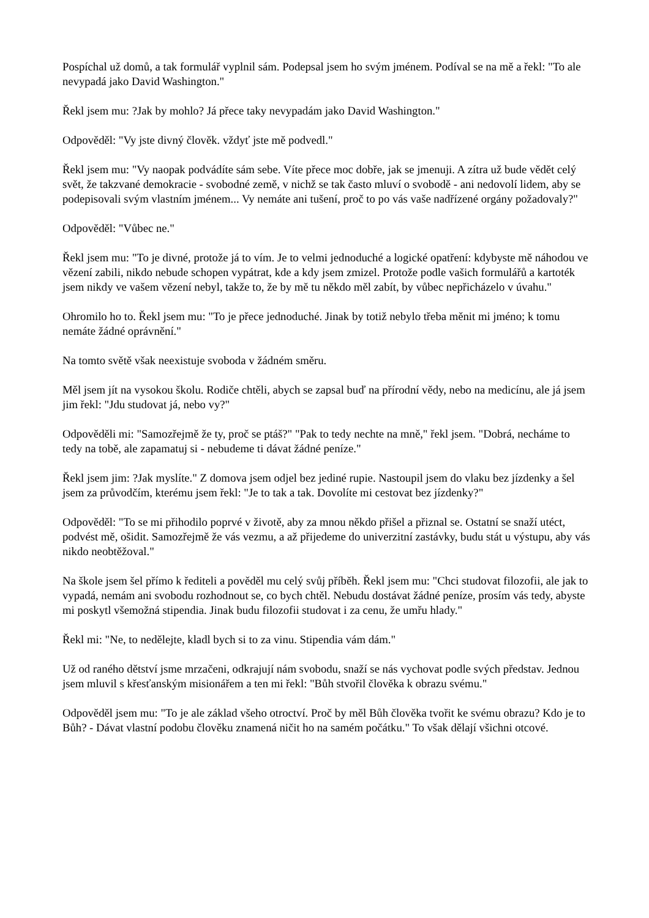Pospíchal už domů, a tak formulář vyplnil sám. Podepsal jsem ho svým jménem. Podíval se na mě a řekl: "To ale nevypadá jako David Washington."
Řekl jsem mu: ?Jak by mohlo? Já přece taky nevypadám jako David Washington."
Odpověděl: "Vy jste divný člověk. vždyť jste mě podvedl."
Řekl jsem mu: "Vy naopak podvádíte sám sebe. Víte přece moc dobře, jak se jmenuji. A zítra už bude vědět celý svět, že takzvané demokracie - svobodné země, v nichž se tak často mluví o svobodě - ani nedovolí lidem, aby se podepisovali svým vlastním jménem... Vy nemáte ani tušení, proč to po vás vaše nadřízené orgány požadovaly?"
Odpověděl: "Vůbec ne."
Řekl jsem mu: "To je divné, protože já to vím. Je to velmi jednoduché a logické opatření: kdybyste mě náhodou ve vězení zabili, nikdo nebude schopen vypátrat, kde a kdy jsem zmizel. Protože podle vašich formulářů a kartoték jsem nikdy ve vašem vězení nebyl, takže to, že by mě tu někdo měl zabít, by vůbec nepřicházelo v úvahu."
Ohromilo ho to. Řekl jsem mu: "To je přece jednoduché. Jinak by totiž nebylo třeba měnit mi jméno; k tomu nemáte žádné oprávnění."
Na tomto světě však neexistuje svoboda v žádném směru.
Měl jsem jít na vysokou školu. Rodiče chtěli, abych se zapsal buď na přírodní vědy, nebo na medicínu, ale já jsem jim řekl: "Jdu studovat já, nebo vy?"
Odpověděli mi: "Samozřejmě že ty, proč se ptáš?" "Pak to tedy nechte na mně," řekl jsem. "Dobrá, necháme to tedy na tobě, ale zapamatuj si - nebudeme ti dávat žádné peníze."
Řekl jsem jim: ?Jak myslíte." Z domova jsem odjel bez jediné rupie. Nastoupil jsem do vlaku bez jízdenky a šel jsem za průvodčím, kterému jsem řekl: "Je to tak a tak. Dovolíte mi cestovat bez jízdenky?"
Odpověděl: "To se mi přihodilo poprvé v životě, aby za mnou někdo přišel a přiznal se. Ostatní se snaží utéct, podvést mě, ošidit. Samozřejmě že vás vezmu, a až přijedeme do univerzitní zastávky, budu stát u výstupu, aby vás nikdo neobtěžoval."
Na škole jsem šel přímo k řediteli a pověděl mu celý svůj příběh. Řekl jsem mu: "Chci studovat filozofii, ale jak to vypadá, nemám ani svobodu rozhodnout se, co bych chtěl. Nebudu dostávat žádné peníze, prosím vás tedy, abyste mi poskytl všemožná stipendia. Jinak budu filozofii studovat i za cenu, že umřu hlady."
Řekl mi: "Ne, to nedělejte, kladl bych si to za vinu. Stipendia vám dám."
Už od raného dětství jsme mrzačeni, odkrajují nám svobodu, snaží se nás vychovat podle svých představ. Jednou jsem mluvil s křesťanským misionářem a ten mi řekl: "Bůh stvořil člověka k obrazu svému."
Odpověděl jsem mu: "To je ale základ všeho otroctví. Proč by měl Bůh člověka tvořit ke svému obrazu? Kdo je to Bůh? - Dávat vlastní podobu člověku znamená ničit ho na samém počátku." To však dělají všichni otcové.